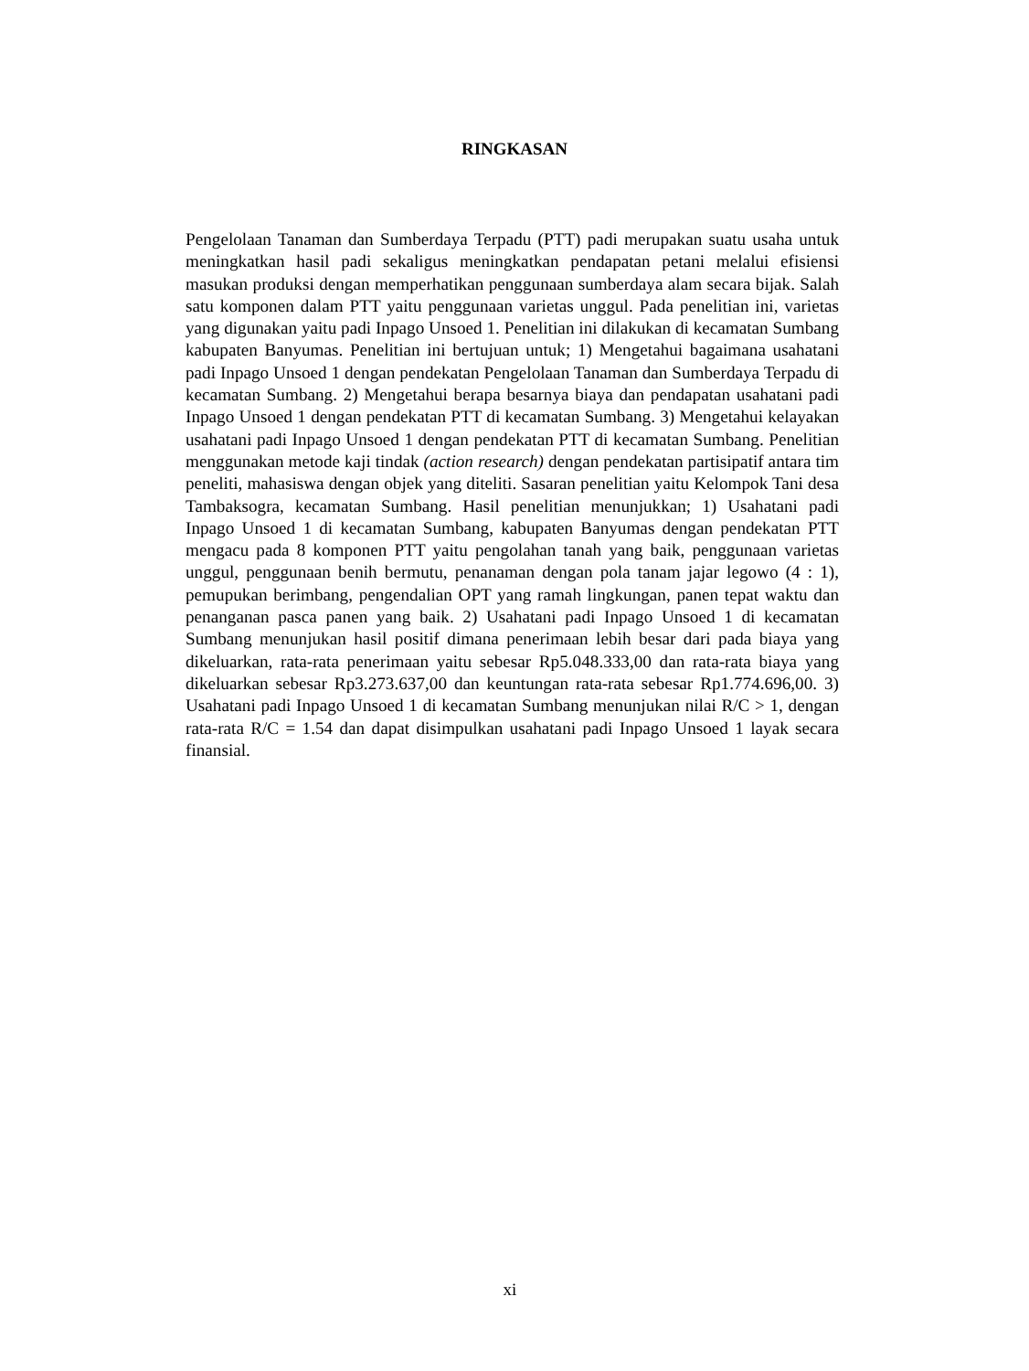RINGKASAN
Pengelolaan Tanaman dan Sumberdaya Terpadu (PTT) padi merupakan suatu usaha untuk meningkatkan hasil padi sekaligus meningkatkan pendapatan petani melalui efisiensi masukan produksi dengan memperhatikan penggunaan sumberdaya alam secara bijak. Salah satu komponen dalam PTT yaitu penggunaan varietas unggul. Pada penelitian ini, varietas yang digunakan yaitu padi Inpago Unsoed 1. Penelitian ini dilakukan di kecamatan Sumbang kabupaten Banyumas. Penelitian ini bertujuan untuk; 1) Mengetahui bagaimana usahatani padi Inpago Unsoed 1 dengan pendekatan Pengelolaan Tanaman dan Sumberdaya Terpadu di kecamatan Sumbang. 2) Mengetahui berapa besarnya biaya dan pendapatan usahatani padi Inpago Unsoed 1 dengan pendekatan PTT di kecamatan Sumbang. 3) Mengetahui kelayakan usahatani padi Inpago Unsoed 1 dengan pendekatan PTT di kecamatan Sumbang. Penelitian menggunakan metode kaji tindak (action research) dengan pendekatan partisipatif antara tim peneliti, mahasiswa dengan objek yang diteliti. Sasaran penelitian yaitu Kelompok Tani desa Tambaksogra, kecamatan Sumbang. Hasil penelitian menunjukkan; 1) Usahatani padi Inpago Unsoed 1 di kecamatan Sumbang, kabupaten Banyumas dengan pendekatan PTT mengacu pada 8 komponen PTT yaitu pengolahan tanah yang baik, penggunaan varietas unggul, penggunaan benih bermutu, penanaman dengan pola tanam jajar legowo (4 : 1), pemupukan berimbang, pengendalian OPT yang ramah lingkungan, panen tepat waktu dan penanganan pasca panen yang baik. 2) Usahatani padi Inpago Unsoed 1 di kecamatan Sumbang menunjukan hasil positif dimana penerimaan lebih besar dari pada biaya yang dikeluarkan, rata-rata penerimaan yaitu sebesar Rp5.048.333,00 dan rata-rata biaya yang dikeluarkan sebesar Rp3.273.637,00 dan keuntungan rata-rata sebesar Rp1.774.696,00. 3) Usahatani padi Inpago Unsoed 1 di kecamatan Sumbang menunjukan nilai R/C > 1, dengan rata-rata R/C = 1.54 dan dapat disimpulkan usahatani padi Inpago Unsoed 1 layak secara finansial.
xi